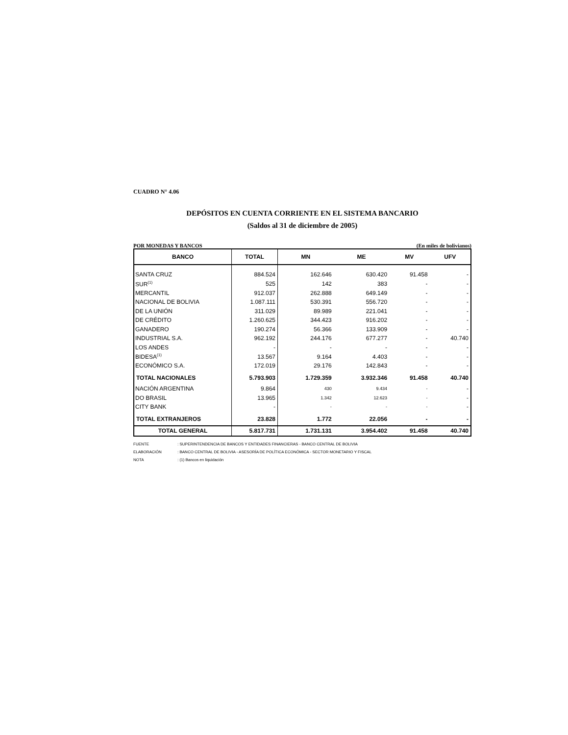CUADRO N° 4.06
DEPÓSITOS EN CUENTA CORRIENTE EN EL SISTEMA BANCARIO
(Saldos al 31 de diciembre de 2005)
POR MONEDAS Y BANCOS (En miles de bolivianos)
| BANCO | TOTAL | MN | ME | MV | UFV |
| --- | --- | --- | --- | --- | --- |
| SANTA CRUZ | 884.524 | 162.646 | 630.420 | 91.458 | - |
| SUR<sup>(1)</sup> | 525 | 142 | 383 | - | - |
| MERCANTIL | 912.037 | 262.888 | 649.149 | - | - |
| NACIONAL DE BOLIVIA | 1.087.111 | 530.391 | 556.720 | - | - |
| DE LA UNIÓN | 311.029 | 89.989 | 221.041 | - | - |
| DE CRÉDITO | 1.260.625 | 344.423 | 916.202 | - | - |
| GANADERO | 190.274 | 56.366 | 133.909 | - | - |
| INDUSTRIAL S.A. | 962.192 | 244.176 | 677.277 | - | 40.740 |
| LOS ANDES | - | - | - | - | - |
| BIDESA<sup>(1)</sup> | 13.567 | 9.164 | 4.403 | - | - |
| ECONÓMICO S.A. | 172.019 | 29.176 | 142.843 | - | - |
| TOTAL NACIONALES | 5.793.903 | 1.729.359 | 3.932.346 | 91.458 | 40.740 |
| NACIÓN ARGENTINA | 9.864 | 430 | 9.434 | - | - |
| DO BRASIL | 13.965 | 1.342 | 12.623 | - | - |
| CITY BANK | - | - | - | - | - |
| TOTAL EXTRANJEROS | 23.828 | 1.772 | 22.056 | - | - |
| TOTAL GENERAL | 5.817.731 | 1.731.131 | 3.954.402 | 91.458 | 40.740 |
FUENTE: SUPERINTENDENCIA DE BANCOS Y ENTIDADES FINANCIERAS - BANCO CENTRAL DE BOLIVIA
ELABORACIÓN: BANCO CENTRAL DE BOLIVIA - ASESORÍA DE POLÍTICA ECONÓMICA - SECTOR MONETARIO Y FISCAL
NOTA: (1) Bancos en liquidación